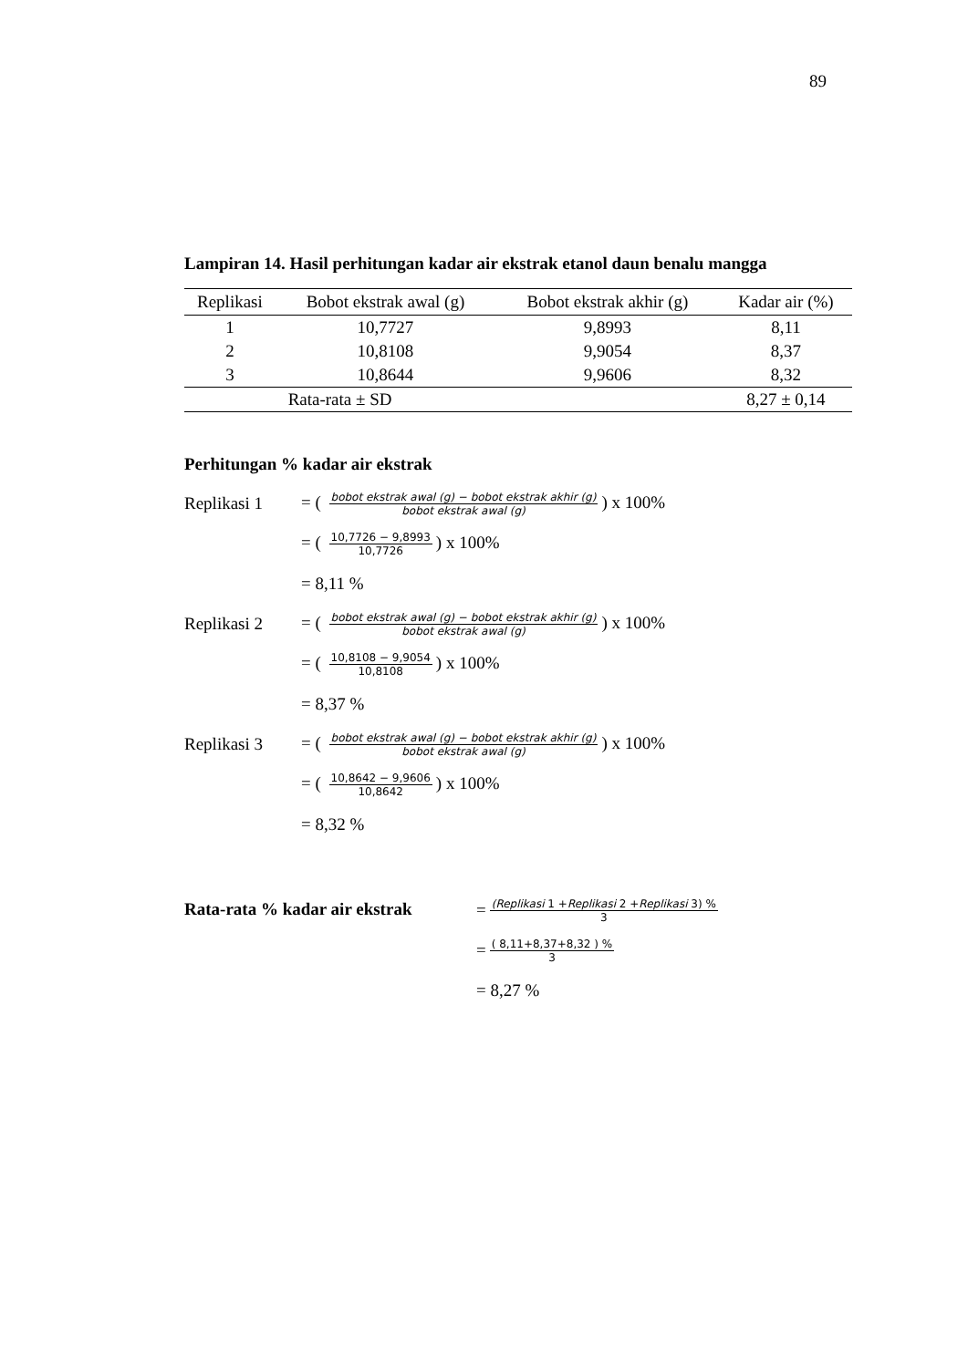89
Lampiran 14. Hasil perhitungan kadar air ekstrak etanol daun benalu mangga
| Replikasi | Bobot ekstrak awal (g) | Bobot ekstrak akhir (g) | Kadar air (%) |
| --- | --- | --- | --- |
| 1 | 10,7727 | 9,8993 | 8,11 |
| 2 | 10,8108 | 9,9054 | 8,37 |
| 3 | 10,8644 | 9,9606 | 8,32 |
| Rata-rata ± SD | | | 8,27 ± 0,14 |
Perhitungan % kadar air ekstrak
Replikasi 1 = ( bobot ekstrak awal (g) − bobot ekstrak akhir (g) bobot ekstrak awal (g)) x 100%
= ( 10,7726 − 9,8993 10,7726) x 100%
= 8,11 %
Replikasi 2 = ( bobot ekstrak awal (g) − bobot ekstrak akhir (g) bobot ekstrak awal (g)) x 100%
= ( 10,8108 − 9,9054 10,8108) x 100%
= 8,37 %
Replikasi 3 = ( bobot ekstrak awal (g) − bobot ekstrak akhir (g) bobot ekstrak awal (g)) x 100%
= ( 10,8642 − 9,9606 10,8642) x 100%
= 8,32 %
Rata-rata % kadar air ekstrak
= (Replikasi 1 +Replikasi 2 +Replikasi 3) % 3
= ( 8,11+8,37+8,32 ) % 3
= 8,27 %